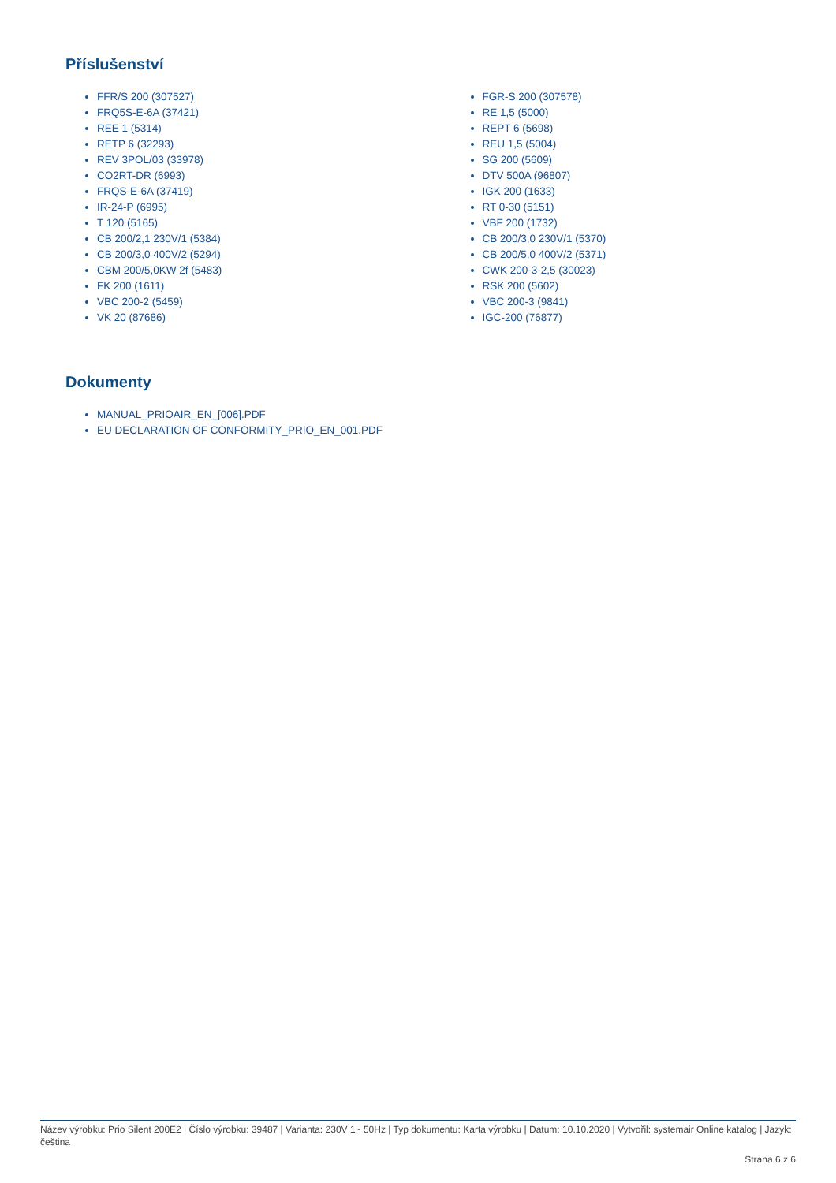Příslušenství
FFR/S 200 (307527)
FRQ5S-E-6A (37421)
REE 1 (5314)
RETP 6 (32293)
REV 3POL/03 (33978)
CO2RT-DR (6993)
FRQS-E-6A (37419)
IR-24-P (6995)
T 120 (5165)
CB 200/2,1 230V/1 (5384)
CB 200/3,0 400V/2 (5294)
CBM 200/5,0KW 2f (5483)
FK 200 (1611)
VBC 200-2 (5459)
VK 20 (87686)
FGR-S 200 (307578)
RE 1,5 (5000)
REPT 6 (5698)
REU 1,5 (5004)
SG 200 (5609)
DTV 500A (96807)
IGK 200 (1633)
RT 0-30 (5151)
VBF 200 (1732)
CB 200/3,0 230V/1 (5370)
CB 200/5,0 400V/2 (5371)
CWK 200-3-2,5 (30023)
RSK 200 (5602)
VBC 200-3 (9841)
IGC-200 (76877)
Dokumenty
MANUAL_PRIOAIR_EN_[006].PDF
EU DECLARATION OF CONFORMITY_PRIO_EN_001.PDF
Název výrobku: Prio Silent 200E2 | Číslo výrobku: 39487 | Varianta: 230V 1~ 50Hz | Typ dokumentu: Karta výrobku | Datum: 10.10.2020 | Vytvořil: systemair Online katalog | Jazyk: čeština
Strana 6 z 6